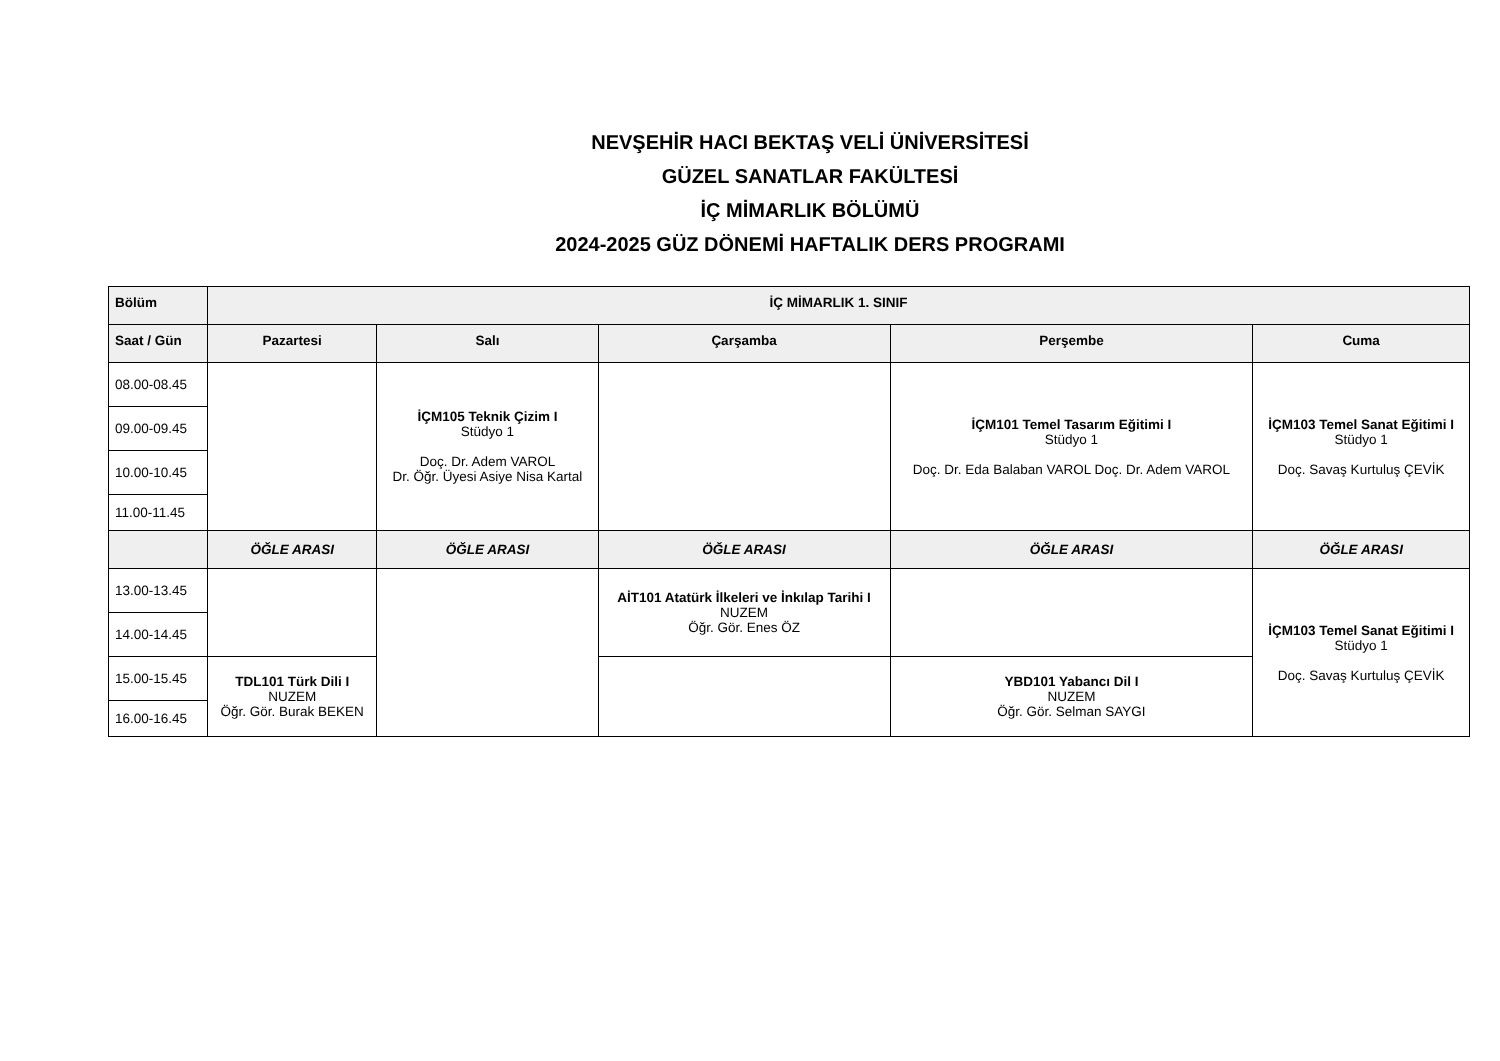NEVŞEHİR HACI BEKTAŞ VELİ ÜNİVERSİTESİ
GÜZEL SANATLAR FAKÜLTESİ
İÇ MİMARLIK BÖLÜMÜ
2024-2025 GÜZ DÖNEMİ HAFTALIK DERS PROGRAMI
| Bölüm | İÇ MİMARLIK 1. SINIF | | | | |
| --- | --- | --- | --- | --- | --- |
| Saat / Gün | Pazartesi | Salı | Çarşamba | Perşembe | Cuma |
| 08.00-08.45 | | İÇM105 Teknik Çizim I Stüdyo 1 Doç. Dr. Adem VAROL Dr. Öğr. Üyesi Asiye Nisa Kartal | | İÇM101 Temel Tasarım Eğitimi I Stüdyo 1 Doç. Dr. Eda Balaban VAROL Doç. Dr. Adem VAROL | İÇM103 Temel Sanat Eğitimi I Stüdyo 1 Doç. Savaş Kurtuluş ÇEVİK |
| 09.00-09.45 | | | | | |
| 10.00-10.45 | | | | | |
| 11.00-11.45 | | | | | |
| | ÖĞLE ARASI | ÖĞLE ARASI | ÖĞLE ARASI | ÖĞLE ARASI | ÖĞLE ARASI |
| 13.00-13.45 | | | AİT101 Atatürk İlkeleri ve İnkılap Tarihi I NUZEM Öğr. Gör. Enes ÖZ | | İÇM103 Temel Sanat Eğitimi I Stüdyo 1 Doç. Savaş Kurtuluş ÇEVİK |
| 14.00-14.45 | | | | | |
| 15.00-15.45 | TDL101 Türk Dili I NUZEM Öğr. Gör. Burak BEKEN | | | YBD101 Yabancı Dil I NUZEM Öğr. Gör. Selman SAYGI | |
| 16.00-16.45 | | | | | |